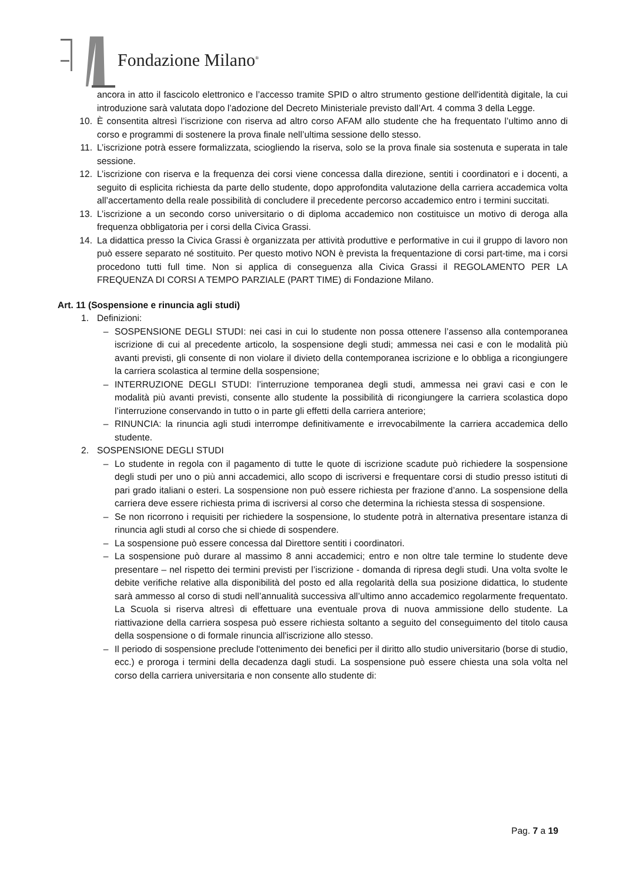Fondazione Milano<sup>®</sup>
ancora in atto il fascicolo elettronico e l’accesso tramite SPID o altro strumento gestione dell'identità digitale, la cui introduzione sarà valutata dopo l’adozione del Decreto Ministeriale previsto dall’Art. 4 comma 3 della Legge.
10. È consentita altresì l’iscrizione con riserva ad altro corso AFAM allo studente che ha frequentato l’ultimo anno di corso e programmi di sostenere la prova finale nell’ultima sessione dello stesso.
11. L’iscrizione potrà essere formalizzata, sciogliendo la riserva, solo se la prova finale sia sostenuta e superata in tale sessione.
12. L’iscrizione con riserva e la frequenza dei corsi viene concessa dalla direzione, sentiti i coordinatori e i docenti, a seguito di esplicita richiesta da parte dello studente, dopo approfondita valutazione della carriera accademica volta all’accertamento della reale possibilità di concludere il precedente percorso accademico entro i termini succitati.
13. L’iscrizione a un secondo corso universitario o di diploma accademico non costituisce un motivo di deroga alla frequenza obbligatoria per i corsi della Civica Grassi.
14. La didattica presso la Civica Grassi è organizzata per attività produttive e performative in cui il gruppo di lavoro non può essere separato né sostituito. Per questo motivo NON è prevista la frequentazione di corsi part-time, ma i corsi procedono tutti full time. Non si applica di conseguenza alla Civica Grassi il REGOLAMENTO PER LA FREQUENZA DI CORSI A TEMPO PARZIALE (PART TIME) di Fondazione Milano.
Art. 11 (Sospensione e rinuncia agli studi)
1. Definizioni:
– SOSPENSIONE DEGLI STUDI: nei casi in cui lo studente non possa ottenere l’assenso alla contemporanea iscrizione di cui al precedente articolo, la sospensione degli studi; ammessa nei casi e con le modalità più avanti previsti, gli consente di non violare il divieto della contemporanea iscrizione e lo obbliga a ricongiungere la carriera scolastica al termine della sospensione;
– INTERRUZIONE DEGLI STUDI: l’interruzione temporanea degli studi, ammessa nei gravi casi e con le modalità più avanti previsti, consente allo studente la possibilità di ricongiungere la carriera scolastica dopo l’interruzione conservando in tutto o in parte gli effetti della carriera anteriore;
– RINUNCIA: la rinuncia agli studi interrompe definitivamente e irrevocabilmente la carriera accademica dello studente.
2. SOSPENSIONE DEGLI STUDI
– Lo studente in regola con il pagamento di tutte le quote di iscrizione scadute può richiedere la sospensione degli studi per uno o più anni accademici, allo scopo di iscriversi e frequentare corsi di studio presso istituti di pari grado italiani o esteri. La sospensione non può essere richiesta per frazione d’anno. La sospensione della carriera deve essere richiesta prima di iscriversi al corso che determina la richiesta stessa di sospensione.
– Se non ricorrono i requisiti per richiedere la sospensione, lo studente potrà in alternativa presentare istanza di rinuncia agli studi al corso che si chiede di sospendere.
– La sospensione può essere concessa dal Direttore sentiti i coordinatori.
– La sospensione può durare al massimo 8 anni accademici; entro e non oltre tale termine lo studente deve presentare – nel rispetto dei termini previsti per l’iscrizione - domanda di ripresa degli studi. Una volta svolte le debite verifiche relative alla disponibilità del posto ed alla regolarità della sua posizione didattica, lo studente sarà ammesso al corso di studi nell’annualità successiva all’ultimo anno accademico regolarmente frequentato. La Scuola si riserva altresì di effettuare una eventuale prova di nuova ammissione dello studente. La riattivazione della carriera sospesa può essere richiesta soltanto a seguito del conseguimento del titolo causa della sospensione o di formale rinuncia all'iscrizione allo stesso.
– Il periodo di sospensione preclude l'ottenimento dei benefici per il diritto allo studio universitario (borse di studio, ecc.) e proroga i termini della decadenza dagli studi. La sospensione può essere chiesta una sola volta nel corso della carriera universitaria e non consente allo studente di:
Pag. 7 a 19